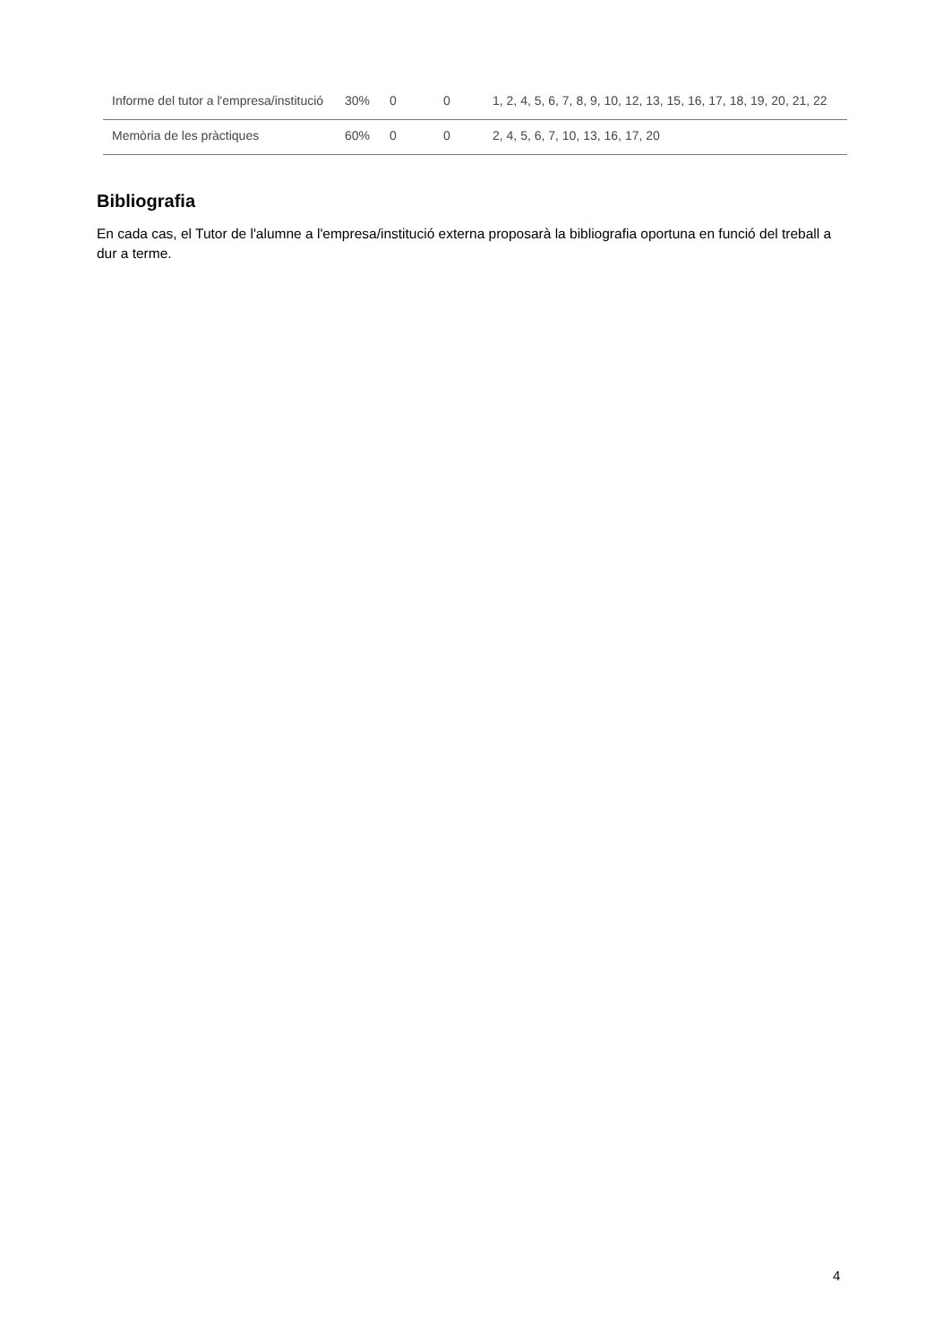| Informe del tutor a l'empresa/institució | 30% | 0 | 0 | 1, 2, 4, 5, 6, 7, 8, 9, 10, 12, 13, 15, 16, 17, 18, 19, 20, 21, 22 |
| Memòria de les pràctiques | 60% | 0 | 0 | 2, 4, 5, 6, 7, 10, 13, 16, 17, 20 |
Bibliografia
En cada cas, el Tutor de l'alumne a l'empresa/institució externa proposarà la bibliografia oportuna en funció del treball a dur a terme.
4